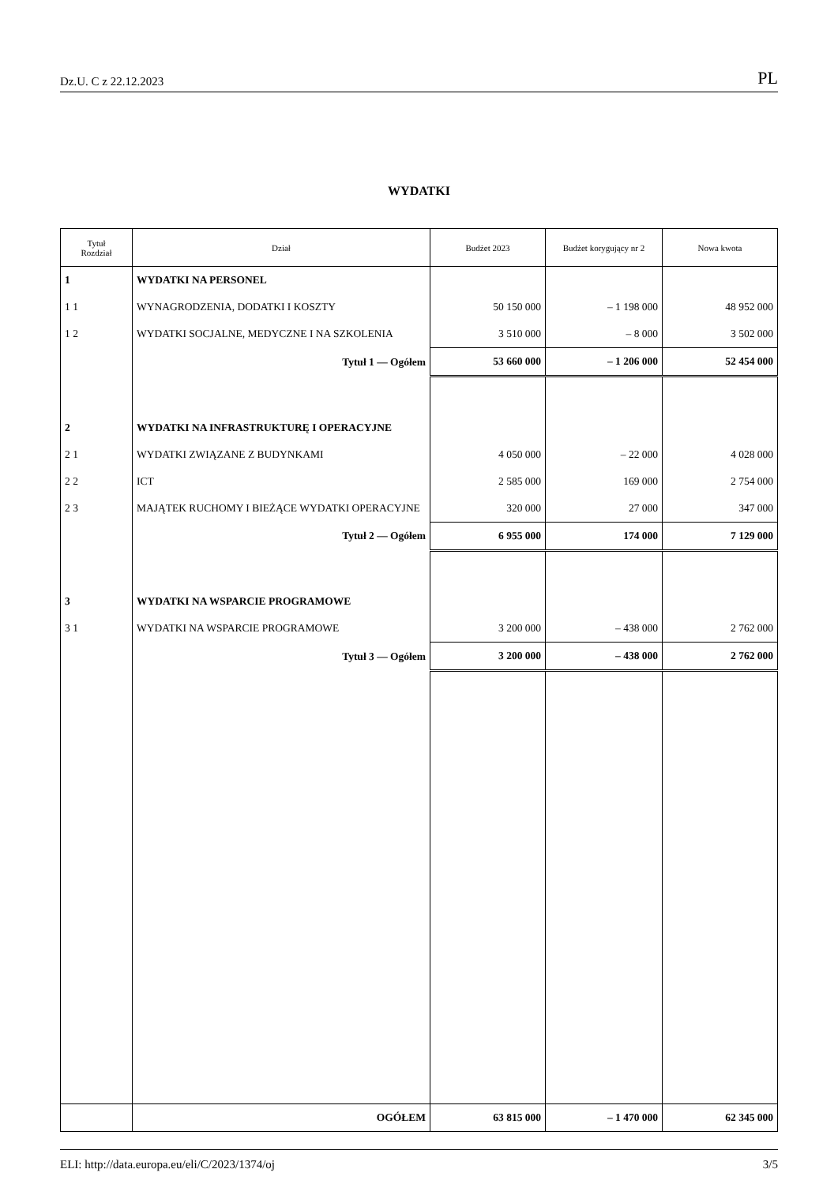Dz.U. C z 22.12.2023 PL
WYDATKI
| Tytuł Rozdział | Dział | Budżet 2023 | Budżet korygujący nr 2 | Nowa kwota |
| --- | --- | --- | --- | --- |
| 1 | WYDATKI NA PERSONEL | | | |
| 1 1 | WYNAGRODZENIA, DODATKI I KOSZTY | 50 150 000 | – 1 198 000 | 48 952 000 |
| 1 2 | WYDATKI SOCJALNE, MEDYCZNE I NA SZKOLENIA | 3 510 000 | – 8 000 | 3 502 000 |
| | Tytuł 1 — Ogółem | 53 660 000 | – 1 206 000 | 52 454 000 |
| 2 | WYDATKI NA INFRASTRUKTURĘ I OPERACYJNE | | | |
| 2 1 | WYDATKI ZWIĄZANE Z BUDYNKAMI | 4 050 000 | – 22 000 | 4 028 000 |
| 2 2 | ICT | 2 585 000 | 169 000 | 2 754 000 |
| 2 3 | MAJĄTEK RUCHOMY I BIEŻĄCE WYDATKI OPERACYJNE | 320 000 | 27 000 | 347 000 |
| | Tytuł 2 — Ogółem | 6 955 000 | 174 000 | 7 129 000 |
| 3 | WYDATKI NA WSPARCIE PROGRAMOWE | | | |
| 3 1 | WYDATKI NA WSPARCIE PROGRAMOWE | 3 200 000 | – 438 000 | 2 762 000 |
| | Tytuł 3 — Ogółem | 3 200 000 | – 438 000 | 2 762 000 |
| | OGÓŁEM | 63 815 000 | – 1 470 000 | 62 345 000 |
ELI: http://data.europa.eu/eli/C/2023/1374/oj 3/5